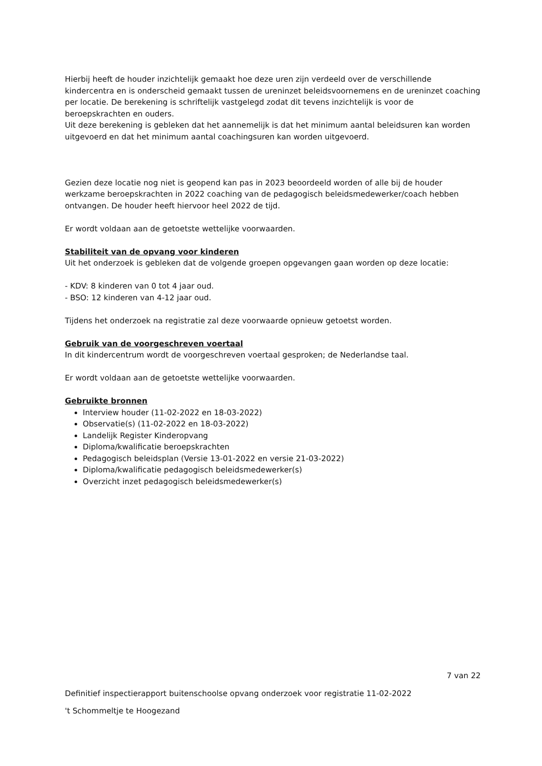Hierbij heeft de houder inzichtelijk gemaakt hoe deze uren zijn verdeeld over de verschillende kindercentra en is onderscheid gemaakt tussen de ureninzet beleidsvoornemens en de ureninzet coaching per locatie. De berekening is schriftelijk vastgelegd zodat dit tevens inzichtelijk is voor de beroepskrachten en ouders.
Uit deze berekening is gebleken dat het aannemelijk is dat het minimum aantal beleidsuren kan worden uitgevoerd en dat het minimum aantal coachingsuren kan worden uitgevoerd.
Gezien deze locatie nog niet is geopend kan pas in 2023 beoordeeld worden of alle bij de houder werkzame beroepskrachten in 2022 coaching van de pedagogisch beleidsmedewerker/coach hebben ontvangen. De houder heeft hiervoor heel 2022 de tijd.
Er wordt voldaan aan de getoetste wettelijke voorwaarden.
Stabiliteit van de opvang voor kinderen
Uit het onderzoek is gebleken dat de volgende groepen opgevangen gaan worden op deze locatie:
- KDV: 8 kinderen van 0 tot 4 jaar oud.
- BSO: 12 kinderen van 4-12 jaar oud.
Tijdens het onderzoek na registratie zal deze voorwaarde opnieuw getoetst worden.
Gebruik van de voorgeschreven voertaal
In dit kindercentrum wordt de voorgeschreven voertaal gesproken; de Nederlandse taal.
Er wordt voldaan aan de getoetste wettelijke voorwaarden.
Gebruikte bronnen
Interview houder (11-02-2022 en 18-03-2022)
Observatie(s) (11-02-2022 en 18-03-2022)
Landelijk Register Kinderopvang
Diploma/kwalificatie beroepskrachten
Pedagogisch beleidsplan (Versie 13-01-2022 en versie 21-03-2022)
Diploma/kwalificatie pedagogisch beleidsmedewerker(s)
Overzicht inzet pedagogisch beleidsmedewerker(s)
7 van 22
Definitief inspectierapport buitenschoolse opvang onderzoek voor registratie 11-02-2022
't Schommeltje te Hoogezand